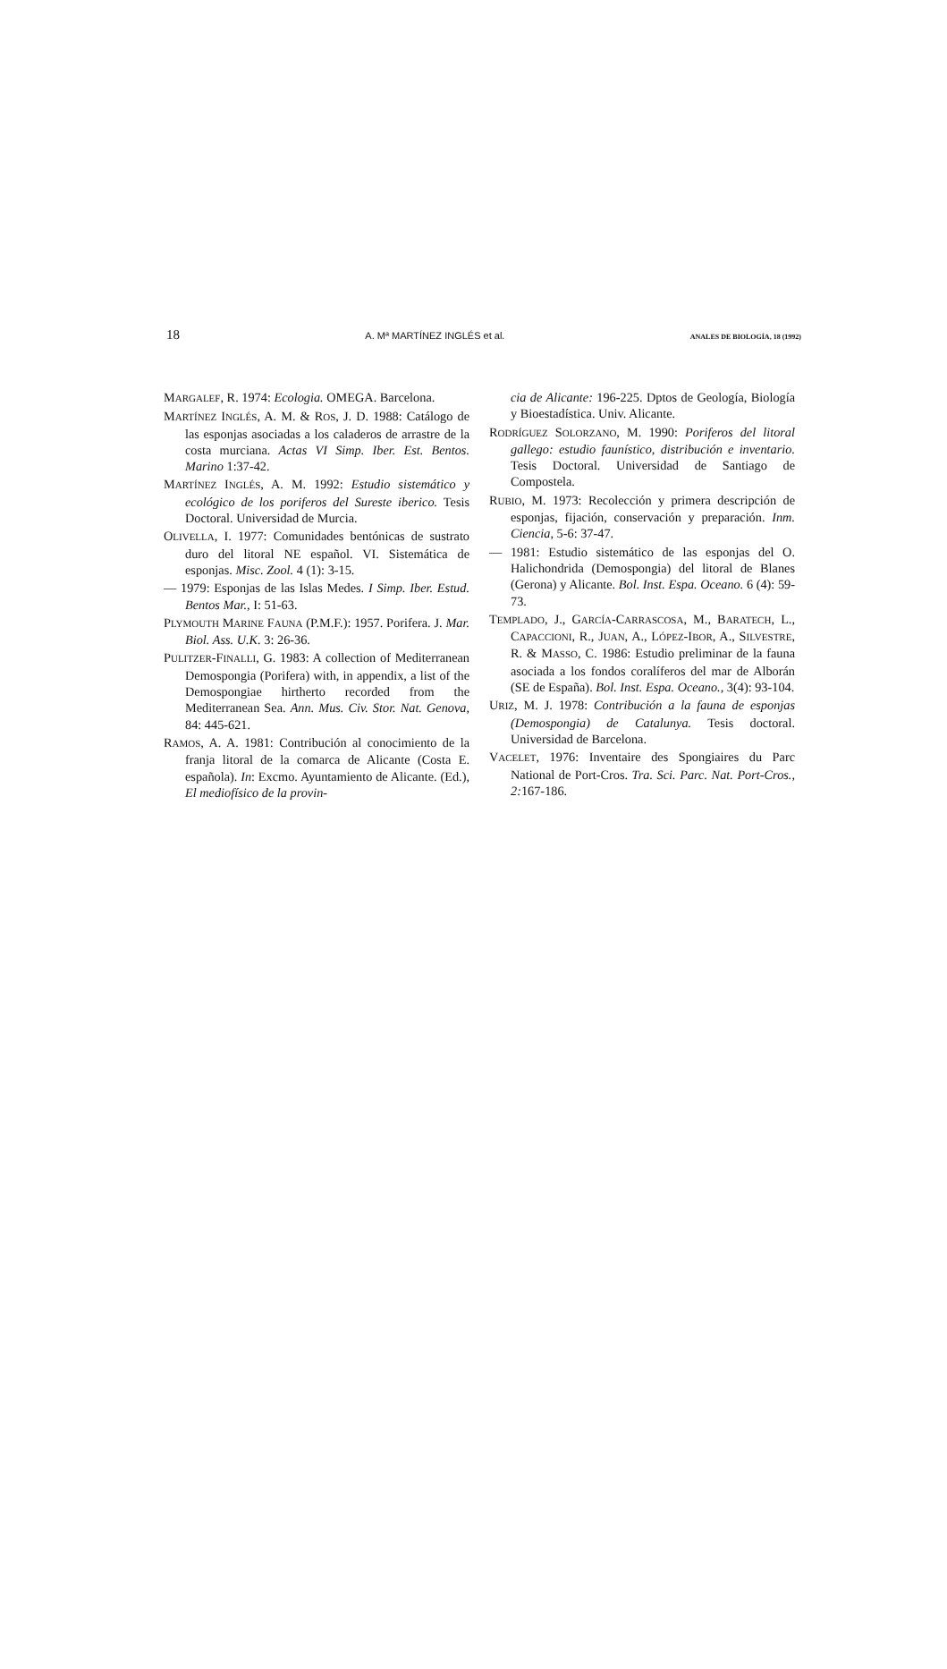18 A. Mª MARTÍNEZ INGLÉS et al. ANALES DE BIOLOGÍA, 18 (1992)
MARGALEF, R. 1974: Ecologia. OMEGA. Barcelona.
MARTÍNEZ INGLÉS, A. M. & ROS, J. D. 1988: Catálogo de las esponjas asociadas a los caladeros de arrastre de la costa murciana. Actas VI Simp. Iber. Est. Bentos. Marino 1:37-42.
MARTÍNEZ INGLÉS, A. M. 1992: Estudio sistemático y ecológico de los poriferos del Sureste iberico. Tesis Doctoral. Universidad de Murcia.
OLIVELLA, I. 1977: Comunidades bentónicas de sustrato duro del litoral NE español. VI. Sistemática de esponjas. Misc. Zool. 4 (1): 3-15.
— 1979: Esponjas de las Islas Medes. I Simp. Iber. Estud. Bentos Mar., I: 51-63.
PLYMOUTH MARINE FAUNA (P.M.F.): 1957. Porifera. J. Mar. Biol. Ass. U.K. 3: 26-36.
PULITZER-FINALLI, G. 1983: A collection of Mediterranean Demospongia (Porifera) with, in appendix, a list of the Demospongiae hirtherto recorded from the Mediterranean Sea. Ann. Mus. Civ. Stor. Nat. Genova, 84: 445-621.
RAMOS, A. A. 1981: Contribución al conocimiento de la franja litoral de la comarca de Alicante (Costa E. española). In: Excmo. Ayuntamiento de Alicante. (Ed.), El mediofísico de la provin-
cia de Alicante: 196-225. Dptos de Geología, Biología y Bioestadística. Univ. Alicante.
RODRÍGUEZ SOLORZANO, M. 1990: Poriferos del litoral gallego: estudio faunístico, distribución e inventario. Tesis Doctoral. Universidad de Santiago de Compostela.
RUBIO, M. 1973: Recolección y primera descripción de esponjas, fijación, conservación y preparación. Inm. Ciencia, 5-6: 37-47.
— 1981: Estudio sistemático de las esponjas del O. Halichondrida (Demospongia) del litoral de Blanes (Gerona) y Alicante. Bol. Inst. Espa. Oceano. 6 (4): 59-73.
TEMPLADO, J., GARCÍA-CARRASCOSA, M., BARATECH, L., CAPACCIONI, R., JUAN, A., LÓPEZ-IBOR, A., SILVESTRE, R. & MASSO, C. 1986: Estudio preliminar de la fauna asociada a los fondos coralíferos del mar de Alborán (SE de España). Bol. Inst. Espa. Oceano., 3(4): 93-104.
URIZ, M. J. 1978: Contribución a la fauna de esponjas (Demospongia) de Catalunya. Tesis doctoral. Universidad de Barcelona.
VACELET, 1976: Inventaire des Spongiaires du Parc National de Port-Cros. Tra. Sci. Parc. Nat. Port-Cros., 2: 167-186.